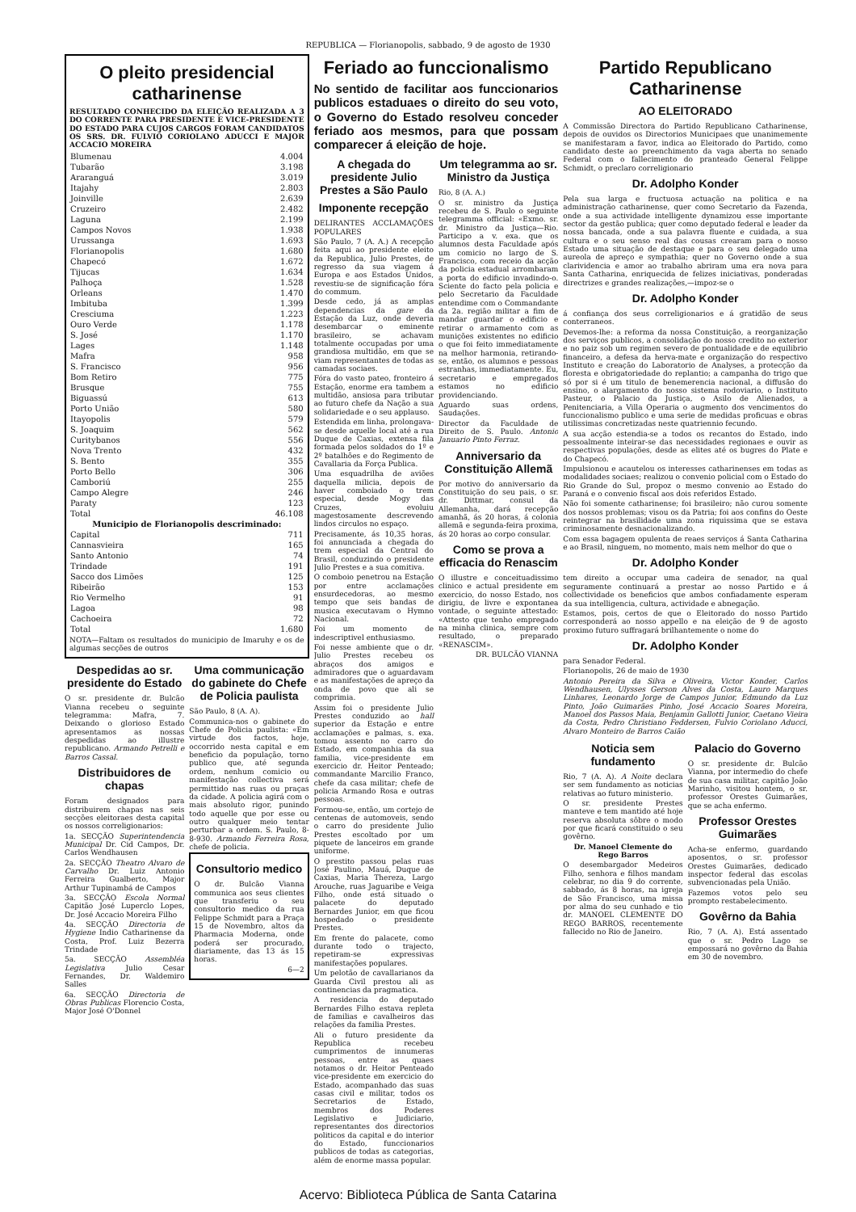REPUBLICA — Florianopolis, sabbado, 9 de agosto de 1930
O pleito presidencial catharinense
RESULTADO CONHECIDO DA ELEIÇÃO REALIZADA A 3 DO CORRENTE PARA PRESIDENTE E VICE-PRESIDENTE DO ESTADO PARA CUJOS CARGOS FORAM CANDIDATOS OS SRS. DR. FULVIO CORIOLANO ADUCCI E MAJOR ACCACIO MOREIRA
| Blumenau | 4.004 |
| Tubarão | 3.198 |
| Araranguá | 3.019 |
| Itajahy | 2.803 |
| Joinville | 2.639 |
| Cruzeiro | 2.482 |
| Laguna | 2.199 |
| Campos Novos | 1.938 |
| Urussanga | 1.693 |
| Florianopolis | 1.680 |
| Chapecó | 1.672 |
| Tijucas | 1.634 |
| Palhoça | 1.528 |
| Orleans | 1.470 |
| Imbituba | 1.399 |
| Cresciuma | 1.223 |
| Ouro Verde | 1.178 |
| S. José | 1.170 |
| Lages | 1.148 |
| Mafra | 958 |
| S. Francisco | 956 |
| Bom Retiro | 775 |
| Brusque | 755 |
| Biguassú | 613 |
| Porto União | 580 |
| Itayopolis | 579 |
| S. Joaquim | 562 |
| Curitybanos | 556 |
| Nova Trento | 432 |
| S. Bento | 355 |
| Porto Bello | 306 |
| Camboriú | 255 |
| Campo Alegre | 246 |
| Paraty | 123 |
| Total | 46.108 |
| Municipio de Florianopolis descriminado: | |
| Capital | 711 |
| Cannasvieira | 165 |
| Santo Antonio | 74 |
| Trindade | 191 |
| Sacco dos Limões | 125 |
| Ribeirão | 153 |
| Rio Vermelho | 91 |
| Lagoa | 98 |
| Cachoeira | 72 |
| Total | 1.680 |
NOTA—Faltam os resultados do municipio de Imaruhy e os de algumas secções de outros
Despedidas ao sr. presidente do Estado
O sr. presidente dr. Bulcão Vianna recebeu o seguinte telegramma: Mafra, 7. Deixando o glorioso Estado apresentamos as nossas despedidas ao illustre republicano. Armando Petrelli e Barros Cassal.
Distribuidores de chapas
Foram designados para distribuirem chapas nas seis secções eleitoraes desta capital os nossos correligionarios:
1a. SECÇÃO Superintendencia Municipal Dr. Cid Campos, Dr. Carlos Wendhausen
2a. SECÇÃO Theatro Alvaro de Carvalho Dr. Luiz Antonio Ferreira Gualberto, Major Arthur Tupinambá de Campos
3a. SECÇÃO Escola Normal Capitão José Luperclo Lopes, Dr. José Accacio Moreira Filho
4a. SECÇÃO Directoria de Hygiene Indio Catharinense da Costa, Prof. Luiz Bezerra Trindade
5a. SECÇÃO Assembléa Legislativa Julio Cesar Fernandes, Dr. Waldemiro Salles
6a. SECÇÃO Directoria de Obras Publicas Florencio Costa, Major José O'Donnel
Uma communicação do gabinete do Chefe de Policia paulista
São Paulo, 8 (A. A).
Communica-nos o gabinete do Chefe de Policia paulista: «Em virtude dos factos, hoje, occorrido nesta capital e em beneficio da população, torno publico que, até segunda ordem, nenhum comicio ou manifestação collectiva será permittido nas ruas ou praças da cidade. A policia agirá com o mais absoluto rigor, punindo todo aquelle que por esse ou outro qualquer meio tentar perturbar a ordem. S. Paulo, 8-8-930. Armando Ferreira Rosa, chefe de policia.
Consultorio medico
O dr. Bulcão Vianna communica aos seus clientes que transferiu o seu consultorio medico da rua Felippe Schmidt para a Praça 15 de Novembro, altos da Pharmacia Moderna, onde poderá ser procurado, diariamente, das 13 ás 15 horas.
6—2
Feriado ao funccionalismo
No sentido de facilitar aos funccionarios publicos estaduaes o direito do seu voto, o Governo do Estado resolveu conceder feriado aos mesmos, para que possam comparecer á eleição de hoje.
A chegada do presidente Julio Prestes a São Paulo
Imponente recepção
DELIRANTES ACCLAMAÇÕES POPULARES
São Paulo, 7 (A. A.) A recepção feita aqui ao presidente eleito da Republica, Julio Prestes, de regresso da sua viagem á Europa e aos Estados Unidos, revestiu-se de significação fóra do commum.
Desde cedo, já as amplas dependencias da gare da Estação da Luz, onde deveria desembarcar o eminente brasileiro, se achavam totalmente occupadas por uma grandiosa multidão, em que se viam representantes de todas as camadas sociaes.
Fóra do vasto pateo, fronteiro á Estação, enorme era tambem a multidão, ansiosa para tributar ao futuro chefe da Nação a sua solidariedade e o seu applauso.
Estendida em linha, prolongava-se desde aquelle local até a rua Duque de Caxias, extensa fila formada pelos soldados do 1º e 2º batalhões e do Regimento de Cavallaria da Força Publica.
Uma esquadrilha de aviões daquella milicia, depois de haver comboiado o trem especial, desde Mogy das Cruzes, evoluiu magestosamente descrevendo lindos circulos no espaço.
Precisamente, ás 10,35 horas, foi annunciada a chegada do trem especial da Central do Brasil, conduzindo o presidente Julio Prestes e a sua comitiva.
O comboio penetrou na Estação por entre acclamações ensurdecedoras, ao mesmo tempo que seis bandas de musica executavam o Hymno Nacional.
Foi um momento de indescriptivel enthusiasmo.
Foi nesse ambiente que o dr. Julio Prestes recebeu os abraços dos amigos e admiradores que o aguardavam e as manifestações de apreço da onda de povo que ali se comprimia.
Assim foi o presidente Julio Prestes conduzido ao hall superior da Estação e entre acclamações e palmas, s. exa. tomou assento no carro do Estado, em companhia da sua familia, vice-presidente em exercicio dr. Heitor Penteado; commandante Marcilio Franco, chefe da casa militar; chefe de policia Armando Rosa e outras pessoas.
Formou-se, então, um cortejo de centenas de automoveis, sendo o carro do presidente Julio Prestes escoltado por um piquete de lanceiros em grande uniforme.
O prestito passou pelas ruas José Paulino, Mauá, Duque de Caxias, Maria Thereza, Largo Arouche, ruas Jaguaribe e Veiga Filho, onde está situado o palacete do deputado Bernardes Junior, em que ficou hospedado o presidente Prestes.
Em frente do palacete, como durante todo o trajecto, repetiram-se expressivas manifestações populares.
Um pelotão de cavallarianos da Guarda Civil prestou ali as continencias da pragmatica.
A residencia do deputado Bernardes Filho estava repleta de familias e cavalheiros das relações da familia Prestes.
Ali o futuro presidente da Republica recebeu cumprimentos de innumeras pessoas, entre as quaes notamos o dr. Heitor Penteado vice-presidente em exercicio do Estado, acompanhado das suas casas civil e militar, todos os Secretarios de Estado, membros dos Poderes Legislativo e Judiciario, representantes dos directorios politicos da capital e do interior do Estado, funccionarios publicos de todas as categorias, além de enorme massa popular.
Um telegramma ao sr. Ministro da Justiça
Rio, 8 (A. A.)
O sr. ministro da Justiça recebeu de S. Paulo o seguinte telegramma official: «Exmo. sr. dr. Ministro da Justiça—Rio. Participo a v. exa. que os alumnos desta Faculdade após um comicio no largo de S. Francisco, com receio da acção da policia estadual arrombaram a porta do edificio invadindo-o. Sciente do facto pela policia e pelo Secretario da Faculdade entendime com o Commandante da 2a. região militar a fim de mandar guardar o edificio e retirar o armamento com as munições existentes no edificio o que foi feito immediatamente na melhor harmonia, retirando-se, então, os alumnos e pessoas estranhas, immediatamente. Eu, secretario e empregados estamos no edificio providenciando.
Aguardo suas ordens, Saudações.
Director da Faculdade de Direito de S. Paulo. Antonio Januario Pinto Ferraz.
Anniversario da Constituição Allemã
Por motivo do anniversario da Constituição do seu pais, o sr. dr. Dittmar, consul da Allemanha, dará recepção amanhã, ás 20 horas, á colonia allemã e segunda-feira proxima, ás 20 horas ao corpo consular.
Como se prova a efficacia do Renascim
O illustre e conceituadissimo clinico e actual presidente em exercicio, do nosso Estado, nos dirigiu, de livre e expontanea vontade, o seguinte attestado: «Attesto que tenho empregado na minha clinica, sempre com resultado, o preparado «RENASCIM».
DR. BULCÃO VIANNA
Partido Republicano Catharinense
AO ELEITORADO
A Commissão Directora do Partido Republicano Catharinense, depois de ouvidos os Directorios Municipaes que unanimemente se manifestaram a favor, indica ao Eleitorado do Partido, como candidato deste ao preenchimento da vaga aberta no senado Federal com o fallecimento do pranteado General Felippe Schmidt, o preclaro correligionario
Dr. Adolpho Konder
Pela sua larga e fructuosa actuação na politica e na administração catharinense, quer como Secretario da Fazenda, onde a sua actividade intelligente dynamizou esse importante sector da gestão publica; quer como deputado federal e leader da nossa bancada, onde a sua palavra fluente e cuidada, a sua cultura e o seu senso real das cousas crearam para o nosso Estado uma situação de destaque e para o seu delegado uma aureola de apreço e sympathia; quer no Governo onde a sua clarividencia e amor ao trabalho abriram uma era nova para Santa Catharina, enriquecida de felizes iniciativas, ponderadas directrizes e grandes realizações,—impoz-se o
Dr. Adolpho Konder
á confiança dos seus correligionarios e á gratidão de seus conterraneos.
Devemos-lhe: a reforma da nossa Constituição, a reorganização dos serviços publicos, a consolidação do nosso credito no exterior e no paiz sob um regimen severo de pontualidade e de equilibrio financeiro, a defesa da herva-mate e organização do respectivo Instituto e creação do Laboratorio de Analyses, a protecção da floresta e obrigatoriedade do replantio; a campanha do trigo que só por si é um titulo de benemerencia nacional, a diffusão do ensino, o alargamento do nosso sistema rodoviario, o Instituto Pasteur, o Palacio da Justiça, o Asilo de Alienados, a Penitenciaria, a Villa Operaria o augmento dos vencimentos do funccionalismo publico e uma serie de medidas proficuas e obras utilissimas concretizadas neste quatriennio fecundo.
A sua acção estendia-se a todos os recantos do Estado, indo pessoalmente inteirar-se das necessidades regionaes e ouvir as respectivas populações, desde as elites até os bugres do Plate e do Chapecó.
Impulsionou e acautelou os interesses catharinenses em todas as modalidades sociaes; realizou o convenio policial com o Estado do Rio Grande do Sul, propoz o mesmo convenio ao Estado do Paraná e o convenio fiscal aos dois referidos Estado.
Não foi somente catharinense; foi brasileiro; não curou somente dos nossos problemas; visou os da Patria; foi aos confins do Oeste reintegrar na brasilidade uma zona riquissima que se estava criminosamente desnacionalizando.
Com essa bagagem opulenta de reaes serviços á Santa Catharina e ao Brasil, ninguem, no momento, mais nem melhor do que o
Dr. Adolpho Konder
tem direito a occupar uma cadeira de senador, na qual seguramente continuará a prestar ao nosso Partido e á collectividade os beneficios que ambos confiadamente esperam da sua intelligencia, cultura, actividade e abnegação.
Estamos, pois, certos de que o Eleitorado do nosso Partido corresponderá ao nosso appello e na eleição de 9 de agosto proximo futuro suffragará brilhantemente o nome do
Dr. Adolpho Konder
para Senador Federal.
Florianopolis, 26 de maio de 1930
Antonio Pereira da Silva e Oliveira, Victor Konder, Carlos Wendhausen, Ulysses Gerson Alves da Costa, Lauro Marques Linhares, Leonardo Jorge de Campos Junior, Edmundo da Luz Pinto, João Guimarães Pinho, José Accacio Soares Moreira, Manoel dos Passos Maia, Benjamin Gallotti Junior, Caetano Vieira da Costa, Pedro Christiano Feddersen, Fulvio Coriolano Aducci, Alvaro Monteiro de Barros Caião
Noticia sem fundamento
Rio, 7 (A. A). A Noite declara ser sem fundamento as noticias relativas ao futuro ministerio.
O sr. presidente Prestes manteve e tem mantido até hoje reserva absoluta sôbre o modo por que ficará constituido o seu govêrno.
Dr. Manoel Clemente do Rego Barros
O desembargador Medeiros Filho, senhora e filhos mandam celebrar, no dia 9 do corrente, sabbado, ás 8 horas, na igreja de São Francisco, uma missa por alma do seu cunhado e tio dr. MANOEL CLEMENTE DO REGO BARROS, recentemente fallecido no Rio de Janeiro.
Palacio do Governo
O sr. presidente dr. Bulcão Vianna, por intermedio do chefe de sua casa militar, capitão João Marinho, visitou hontem, o sr. professor Orestes Guimarães, que se acha enfermo.
Professor Orestes Guimarães
Acha-se enfermo, guardando aposentos, o sr. professor Orestes Guimarães, dedicado inspector federal das escolas subvencionadas pela União.
Fazemos votos pelo seu prompto restabelecimento.
Govêrno da Bahia
Rio, 7 (A. A). Está assentado que o sr. Pedro Lago se empossará no govêrno da Bahia em 30 de novembro.
Acervo: Biblioteca Pública de Santa Catarina